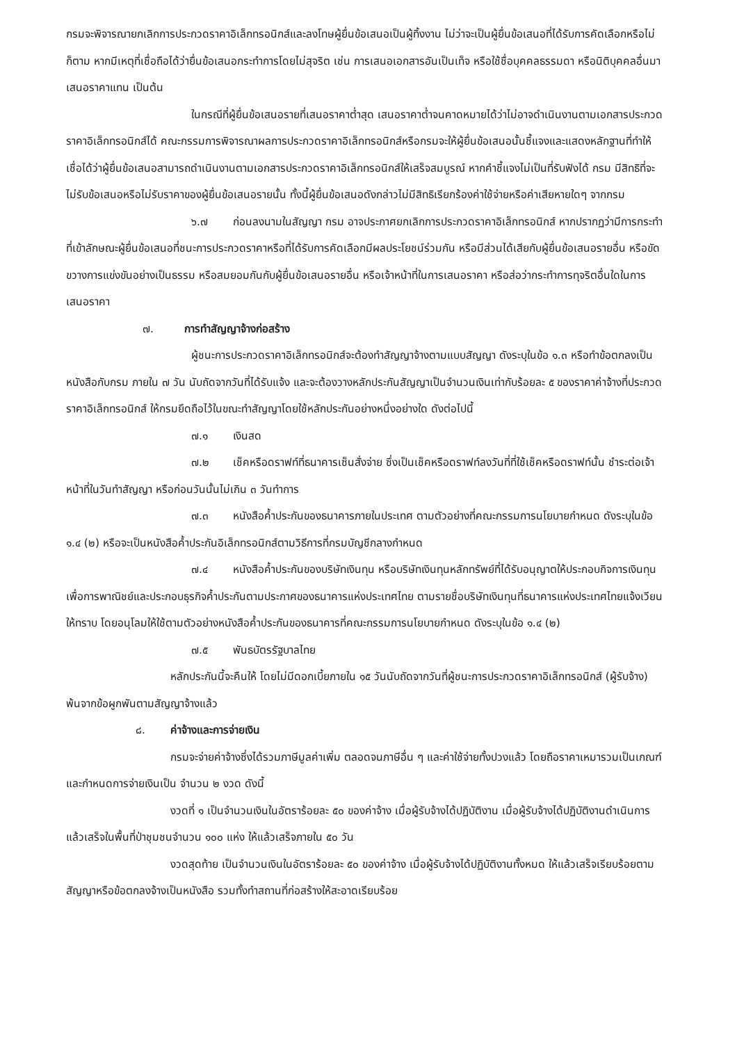กรมจะพิจารณายกเลิกการประกวดราคาอิเล็กทรอนิกส์และลงโทษผู้ยื่นข้อเสนอเป็นผู้ทิ้งงาน ไม่ว่าจะเป็นผู้ยื่นข้อเสนอที่ได้รับการคัดเลือกหรือไม่ก็ตาม หากมีเหตุที่เชื่อถือได้ว่ายื่นข้อเสนอกระทำการโดยไม่สุจริต เช่น การเสนอเอกสารอันเป็นเท็จ หรือใช้ชื่อบุคคลธรรมดา หรือนิติบุคคลอื่นมาเสนอราคาแทน เป็นต้น
ในกรณีที่ผู้ยื่นข้อเสนอรายที่เสนอราคาต่ำสุด เสนอราคาต่ำจนคาดหมายได้ว่าไม่อาจดำเนินงานตามเอกสารประกวดราคาอิเล็กทรอนิกส์ได้ คณะกรรมการพิจารณาผลการประกวดราคาอิเล็กทรอนิกส์หรือกรมจะให้ผู้ยื่นข้อเสนอนั้นชี้แจงและแสดงหลักฐานที่ทำให้เชื่อได้ว่าผู้ยื่นข้อเสนอสามารถดำเนินงานตามเอกสารประกวดราคาอิเล็กทรอนิกส์ให้เสร็จสมบูรณ์ หากคำชี้แจงไม่เป็นที่รับฟังได้ กรม มีสิทธิที่จะไม่รับข้อเสนอหรือไม่รับราคาของผู้ยื่นข้อเสนอรายนั้น ทั้งนี้ผู้ยื่นข้อเสนอดังกล่าวไม่มีสิทธิเรียกร้องค่าใช้จ่ายหรือค่าเสียหายใดๆ จากกรม
๖.๗ ก่อนลงนามในสัญญา กรม อาจประกาศยกเลิกการประกวดราคาอิเล็กทรอนิกส์ หากปรากฏว่ามีการกระทำที่เข้าลักษณะผู้ยื่นข้อเสนอที่ชนะการประกวดราคาหรือที่ได้รับการคัดเลือกมีผลประโยชน์ร่วมกัน หรือมีส่วนได้เสียกับผู้ยื่นข้อเสนอรายอื่น หรือขัดขวางการแข่งขันอย่างเป็นธรรม หรือสมยอมกันกับผู้ยื่นข้อเสนอรายอื่น หรือเจ้าหน้าที่ในการเสนอราคา หรือส่อว่ากระทำการทุจริตอื่นใดในการเสนอราคา
๗. การทำสัญญาจ้างก่อสร้าง
ผู้ชนะการประกวดราคาอิเล็กทรอนิกส์จะต้องทำสัญญาจ้างตามแบบสัญญา ดังระบุในข้อ ๑.๓ หรือทำข้อตกลงเป็นหนังสือกับกรม ภายใน ๗ วัน นับถัดจากวันที่ได้รับแจ้ง และจะต้องวางหลักประกันสัญญาเป็นจำนวนเงินเท่ากับร้อยละ ๕ ของราคาค่าจ้างที่ประกวดราคาอิเล็กทรอนิกส์ ให้กรมยึดถือไว้ในขณะทำสัญญาโดยใช้หลักประกันอย่างหนึ่งอย่างใด ดังต่อไปนี้
๗.๑ เงินสด
๗.๒ เช็คหรือดราฟท์ที่ธนาคารเซ็นสั่งจ่าย ซึ่งเป็นเช็คหรือดราฟท์ลงวันที่ที่ใช้เช็คหรือดราฟท์นั้น ชำระต่อเจ้าหน้าที่ในวันทำสัญญา หรือก่อนวันนั้นไม่เกิน ๓ วันทำการ
๗.๓ หนังสือค้ำประกันของธนาคารภายในประเทศ ตามตัวอย่างที่คณะกรรมการนโยบายกำหนด ดังระบุในข้อ ๑.๔ (๒) หรือจะเป็นหนังสือค้ำประกันอิเล็กทรอนิกส์ตามวิธีการที่กรมบัญชีกลางกำหนด
๗.๔ หนังสือค้ำประกันของบริษัทเงินทุน หรือบริษัทเงินทุนหลักทรัพย์ที่ได้รับอนุญาตให้ประกอบกิจการเงินทุนเพื่อการพาณิชย์และประกอบธุรกิจค้ำประกันตามประกาศของธนาคารแห่งประเทศไทย ตามรายชื่อบริษัทเงินทุนที่ธนาคารแห่งประเทศไทยแจ้งเวียนให้ทราบ โดยอนุโลมให้ใช้ตามตัวอย่างหนังสือค้ำประกันของธนาคารที่คณะกรรมการนโยบายกำหนด ดังระบุในข้อ ๑.๔ (๒)
๗.๕ พันธบัตรรัฐบาลไทย
หลักประกันนี้จะคืนให้ โดยไม่มีดอกเบี้ยภายใน ๑๕ วันนับถัดจากวันที่ผู้ชนะการประกวดราคาอิเล็กทรอนิกส์ (ผู้รับจ้าง) พ้นจากข้อผูกพันตามสัญญาจ้างแล้ว
๘. ค่าจ้างและการจ่ายเงิน
กรมจะจ่ายค่าจ้างซึ่งได้รวมภาษีมูลค่าเพิ่ม ตลอดจนภาษีอื่น ๆ และค่าใช้จ่ายทั้งปวงแล้ว โดยถือราคาเหมารวมเป็นเกณฑ์ และกำหนดการจ่ายเงินเป็น จำนวน ๒ งวด ดังนี้
งวดที่ ๑ เป็นจำนวนเงินในอัตราร้อยละ ๕๐ ของค่าจ้าง เมื่อผู้รับจ้างได้ปฏิบัติงาน เมื่อผู้รับจ้างได้ปฏิบัติงานดำเนินการแล้วเสร็จในพื้นที่ป่าชุมชนจำนวน ๑๐๐ แห่ง ให้แล้วเสร็จภายใน ๕๐ วัน
งวดสุดท้าย เป็นจำนวนเงินในอัตราร้อยละ ๕๐ ของค่าจ้าง เมื่อผู้รับจ้างได้ปฏิบัติงานทั้งหมด ให้แล้วเสร็จเรียบร้อยตามสัญญาหรือข้อตกลงจ้างเป็นหนังสือ รวมทั้งทำสถานที่ก่อสร้างให้สะอาดเรียบร้อย